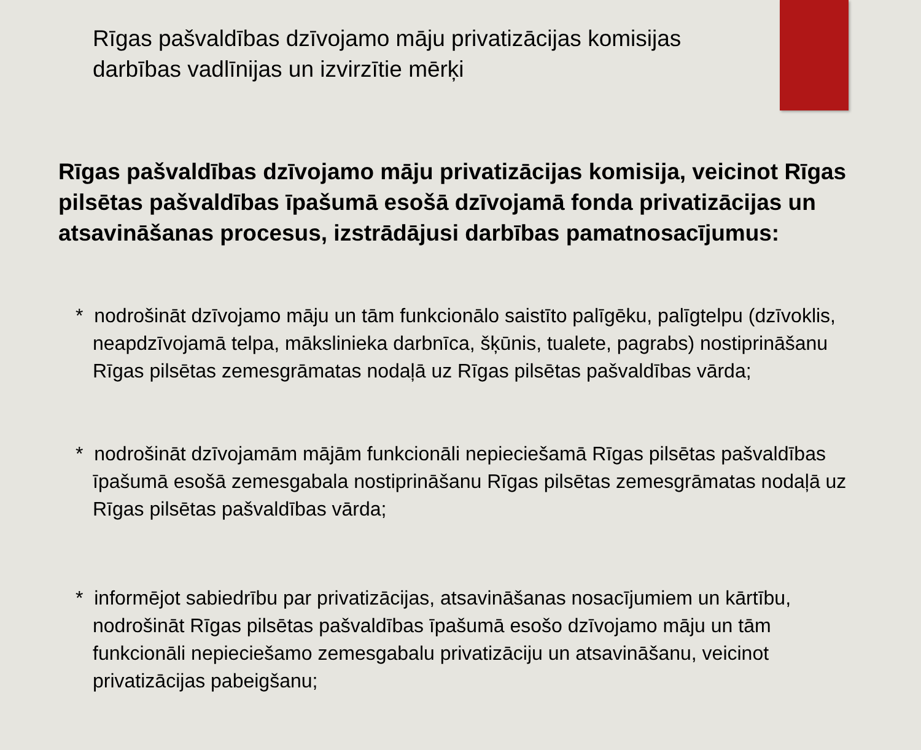Rīgas pašvaldības dzīvojamo māju privatizācijas komisijas darbības vadlīnijas un izvirzītie mērķi
Rīgas pašvaldības dzīvojamo māju privatizācijas komisija, veicinot Rīgas pilsētas pašvaldības īpašumā esošā dzīvojamā fonda privatizācijas un atsavināšanas procesus, izstrādājusi darbības pamatnosacījumus:
* nodrošināt dzīvojamo māju un tām funkcionālo saistīto palīgēku, palīgtelpu (dzīvoklis, neapdzīvojamā telpa, mākslinieka darbnīca, šķūnis, tualete, pagrabs) nostiprināšanu Rīgas pilsētas zemesgrāmatas nodaļā uz Rīgas pilsētas pašvaldības vārda;
* nodrošināt dzīvojamām mājām funkcionāli nepieciešamā Rīgas pilsētas pašvaldības īpašumā esošā zemesgabala nostiprināšanu Rīgas pilsētas zemesgrāmatas nodaļā uz Rīgas pilsētas pašvaldības vārda;
* informējot sabiedrību par privatizācijas, atsavināšanas nosacījumiem un kārtību, nodrošināt Rīgas pilsētas pašvaldības īpašumā esošo dzīvojamo māju un tām funkcionāli nepieciešamo zemesgabalu privatizāciju un atsavināšanu, veicinot privatizācijas pabeigšanu;